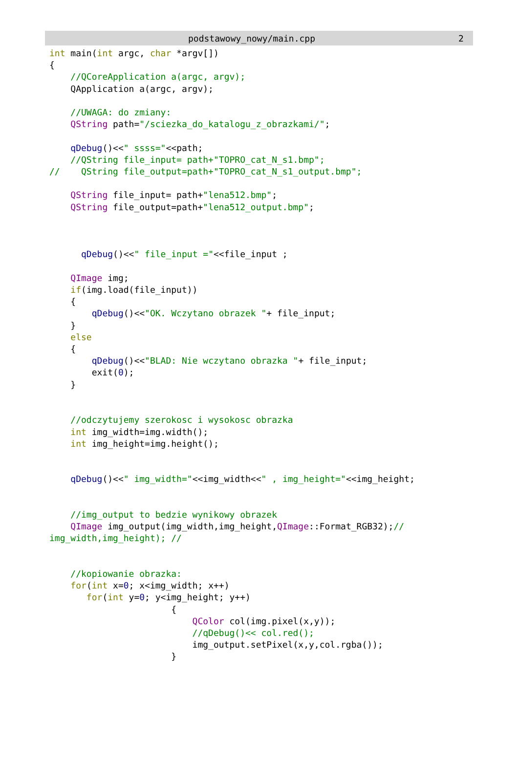podstawowy_nowy/main.cpp 2
int main(int argc, char *argv[])
{
    //QCoreApplication a(argc, argv);
    QApplication a(argc, argv);

    //UWAGA: do zmiany:
    QString path="/sciezka_do_katalogu_z_obrazkami/";

    qDebug()<<" ssss="<<path;
    //QString file_input= path+"TOPRO_cat_N_s1.bmp";
//    QString file_output=path+"TOPRO_cat_N_s1_output.bmp";

    QString file_input= path+"lena512.bmp";
    QString file_output=path+"lena512_output.bmp";



      qDebug()<<" file_input ="<<file_input ;

    QImage img;
    if(img.load(file_input))
    {
        qDebug()<<"OK. Wczytano obrazek "+ file_input;
    }
    else
    {
        qDebug()<<"BLAD: Nie wczytano obrazka "+ file_input;
        exit(0);
    }


    //odczytujemy szerokosc i wysokosc obrazka
    int img_width=img.width();
    int img_height=img.height();


    qDebug()<<" img_width="<<img_width<<" , img_height="<<img_height;


    //img_output to bedzie wynikowy obrazek
    QImage img_output(img_width,img_height,QImage::Format_RGB32);//
img_width,img_height); //


    //kopiowanie obrazka:
    for(int x=0; x<img_width; x++)
       for(int y=0; y<img_height; y++)
                       {
                           QColor col(img.pixel(x,y));
                           //qDebug()<< col.red();
                           img_output.setPixel(x,y,col.rgba());
                       }